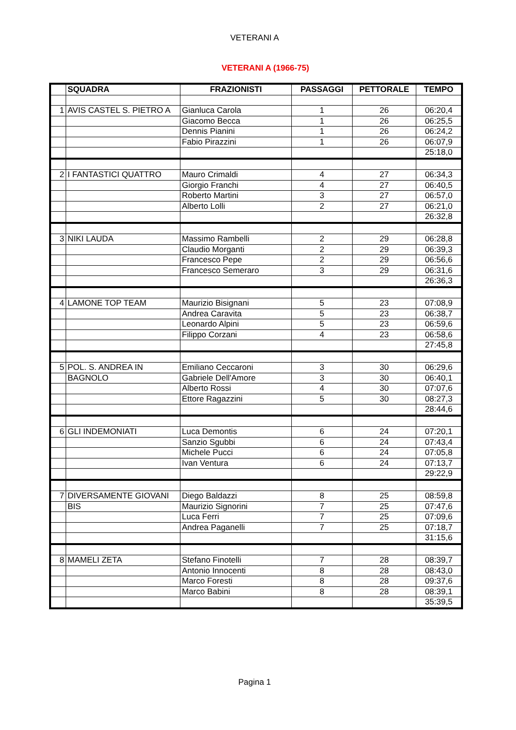VETERANI A
VETERANI A (1966-75)
| | SQUADRA | FRAZIONISTI | PASSAGGI | PETTORALE | TEMPO |
| --- | --- | --- | --- | --- | --- |
| 1 | AVIS CASTEL S. PIETRO A | Gianluca Carola | 1 | 26 | 06:20,4 |
| | | Giacomo Becca | 1 | 26 | 06:25,5 |
| | | Dennis Pianini | 1 | 26 | 06:24,2 |
| | | Fabio Pirazzini | 1 | 26 | 06:07,9 |
| | | | | | 25:18,0 |
| 2 | I FANTASTICI QUATTRO | Mauro Crimaldi | 4 | 27 | 06:34,3 |
| | | Giorgio Franchi | 4 | 27 | 06:40,5 |
| | | Roberto Martini | 3 | 27 | 06:57,0 |
| | | Alberto Lolli | 2 | 27 | 06:21,0 |
| | | | | | 26:32,8 |
| 3 | NIKI LAUDA | Massimo Rambelli | 2 | 29 | 06:28,8 |
| | | Claudio Morganti | 2 | 29 | 06:39,3 |
| | | Francesco Pepe | 2 | 29 | 06:56,6 |
| | | Francesco Semeraro | 3 | 29 | 06:31,6 |
| | | | | | 26:36,3 |
| 4 | LAMONE TOP TEAM | Maurizio Bisignani | 5 | 23 | 07:08,9 |
| | | Andrea Caravita | 5 | 23 | 06:38,7 |
| | | Leonardo Alpini | 5 | 23 | 06:59,6 |
| | | Filippo Corzani | 4 | 23 | 06:58,6 |
| | | | | | 27:45,8 |
| 5 | POL. S. ANDREA IN | Emiliano Ceccaroni | 3 | 30 | 06:29,6 |
| | BAGNOLO | Gabriele Dell'Amore | 3 | 30 | 06:40,1 |
| | | Alberto Rossi | 4 | 30 | 07:07,6 |
| | | Ettore Ragazzini | 5 | 30 | 08:27,3 |
| | | | | | 28:44,6 |
| 6 | GLI INDEMONIATI | Luca Demontis | 6 | 24 | 07:20,1 |
| | | Sanzio Sgubbi | 6 | 24 | 07:43,4 |
| | | Michele Pucci | 6 | 24 | 07:05,8 |
| | | Ivan Ventura | 6 | 24 | 07:13,7 |
| | | | | | 29:22,9 |
| 7 | DIVERSAMENTE GIOVANI | Diego Baldazzi | 8 | 25 | 08:59,8 |
| | BIS | Maurizio Signorini | 7 | 25 | 07:47,6 |
| | | Luca Ferri | 7 | 25 | 07:09,6 |
| | | Andrea Paganelli | 7 | 25 | 07:18,7 |
| | | | | | 31:15,6 |
| 8 | MAMELI ZETA | Stefano Finotelli | 7 | 28 | 08:39,7 |
| | | Antonio Innocenti | 8 | 28 | 08:43,0 |
| | | Marco Foresti | 8 | 28 | 09:37,6 |
| | | Marco Babini | 8 | 28 | 08:39,1 |
| | | | | | 35:39,5 |
Pagina 1